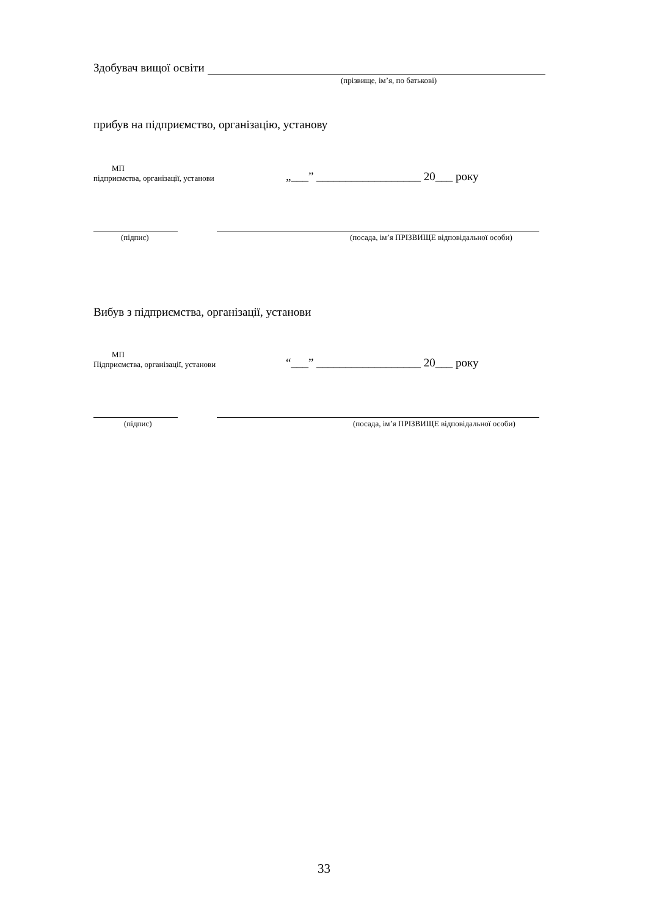Здобувач вищої освіти
(прізвище, ім’я, по батькові)
прибув на підприємство, організацію, установу
МП
підприємства, організації, установи
„___” __________________ 20___ року
(підпис) (посада, ім’я ПРІЗВИЩЕ відповідальної особи)
Вибув з підприємства, організації, установи
МП
Підприємства, організації, установи
“___” __________________ 20___ року
(підпис) (посада, ім’я ПРІЗВИЩЕ відповідальної особи)
33